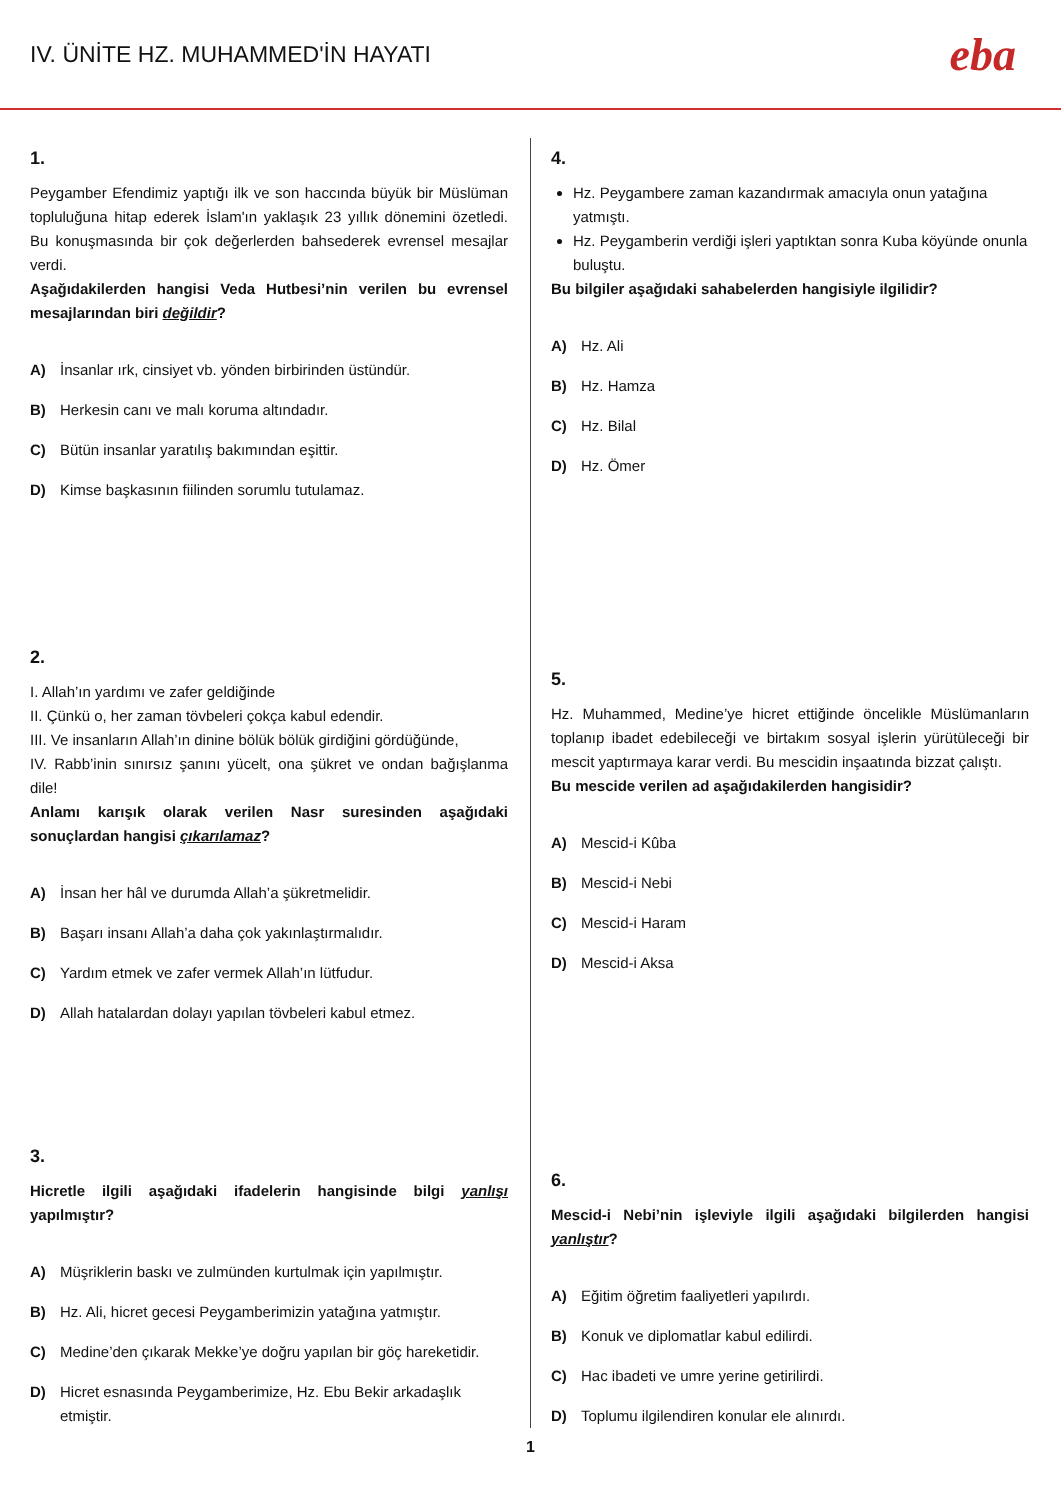IV. ÜNİTE HZ. MUHAMMED'İN HAYATI
eba
1.
Peygamber Efendimiz yaptığı ilk ve son haccında büyük bir Müslüman topluluğuna hitap ederek İslam'ın yaklaşık 23 yıllık dönemini özetledi. Bu konuşmasında bir çok değerlerden bahsederek evrensel mesajlar verdi.
Aşağıdakilerden hangisi Veda Hutbesi’nin verilen bu evrensel mesajlarından biri değildir?
A) İnsanlar ırk, cinsiyet vb. yönden birbirinden üstündür.
B) Herkesin canı ve malı koruma altındadır.
C) Bütün insanlar yaratılış bakımından eşittir.
D) Kimse başkasının fiilinden sorumlu tutulamaz.
2.
I. Allah’ın yardımı ve zafer geldiğinde
II. Çünkü o, her zaman tövbeleri çokça kabul edendir.
III. Ve insanların Allah’ın dinine bölük bölük girdiğini gördüğünde,
IV. Rabb’inin sınırsız şanını yücelt, ona şükret ve ondan bağışlanma dile!
Anlamı karışık olarak verilen Nasr suresinden aşağıdaki sonuçlardan hangisi çıkarılamaz?
A) İnsan her hâl ve durumda Allah’a şükretmelidir.
B) Başarı insanı Allah’a daha çok yakınlaştırmalıdır.
C) Yardım etmek ve zafer vermek Allah’ın lütfudur.
D) Allah hatalardan dolayı yapılan tövbeleri kabul etmez.
3.
Hicretle ilgili aşağıdaki ifadelerin hangisinde bilgi yanlışı yapılmıştır?
A) Müşriklerin baskı ve zulmünden kurtulmak için yapılmıştır.
B) Hz. Ali, hicret gecesi Peygamberimizin yatağına yatmıştır.
C) Medine’den çıkarak Mekke’ye doğru yapılan bir göç hareketidir.
D) Hicret esnasında Peygamberimize, Hz. Ebu Bekir arkadaşlık etmiştir.
4.
Hz. Peygambere zaman kazandırmak amacıyla onun yatağına yatmıştı.
Hz. Peygamberin verdiği işleri yaptıktan sonra Kuba köyünde onunla buluştu.
Bu bilgiler aşağıdaki sahabelerden hangisiyle ilgilidir?
A) Hz. Ali
B) Hz. Hamza
C) Hz. Bilal
D) Hz. Ömer
5.
Hz. Muhammed, Medine’ye hicret ettiğinde öncelikle Müslümanların toplanıp ibadet edebileceği ve birtakım sosyal işlerin yürütüleceği bir mescit yaptırmaya karar verdi. Bu mescidin inşaatında bizzat çalıştı.
Bu mescide verilen ad aşağıdakilerden hangisidir?
A) Mescid-i Kûba
B) Mescid-i Nebi
C) Mescid-i Haram
D) Mescid-i Aksa
6.
Mescid-i Nebi’nin işleviyle ilgili aşağıdaki bilgilerden hangisi yanlıştır?
A) Eğitim öğretim faaliyetleri yapılırdı.
B) Konuk ve diplomatlar kabul edilirdi.
C) Hac ibadeti ve umre yerine getirilirdi.
D) Toplumu ilgilendiren konular ele alınırdı.
1